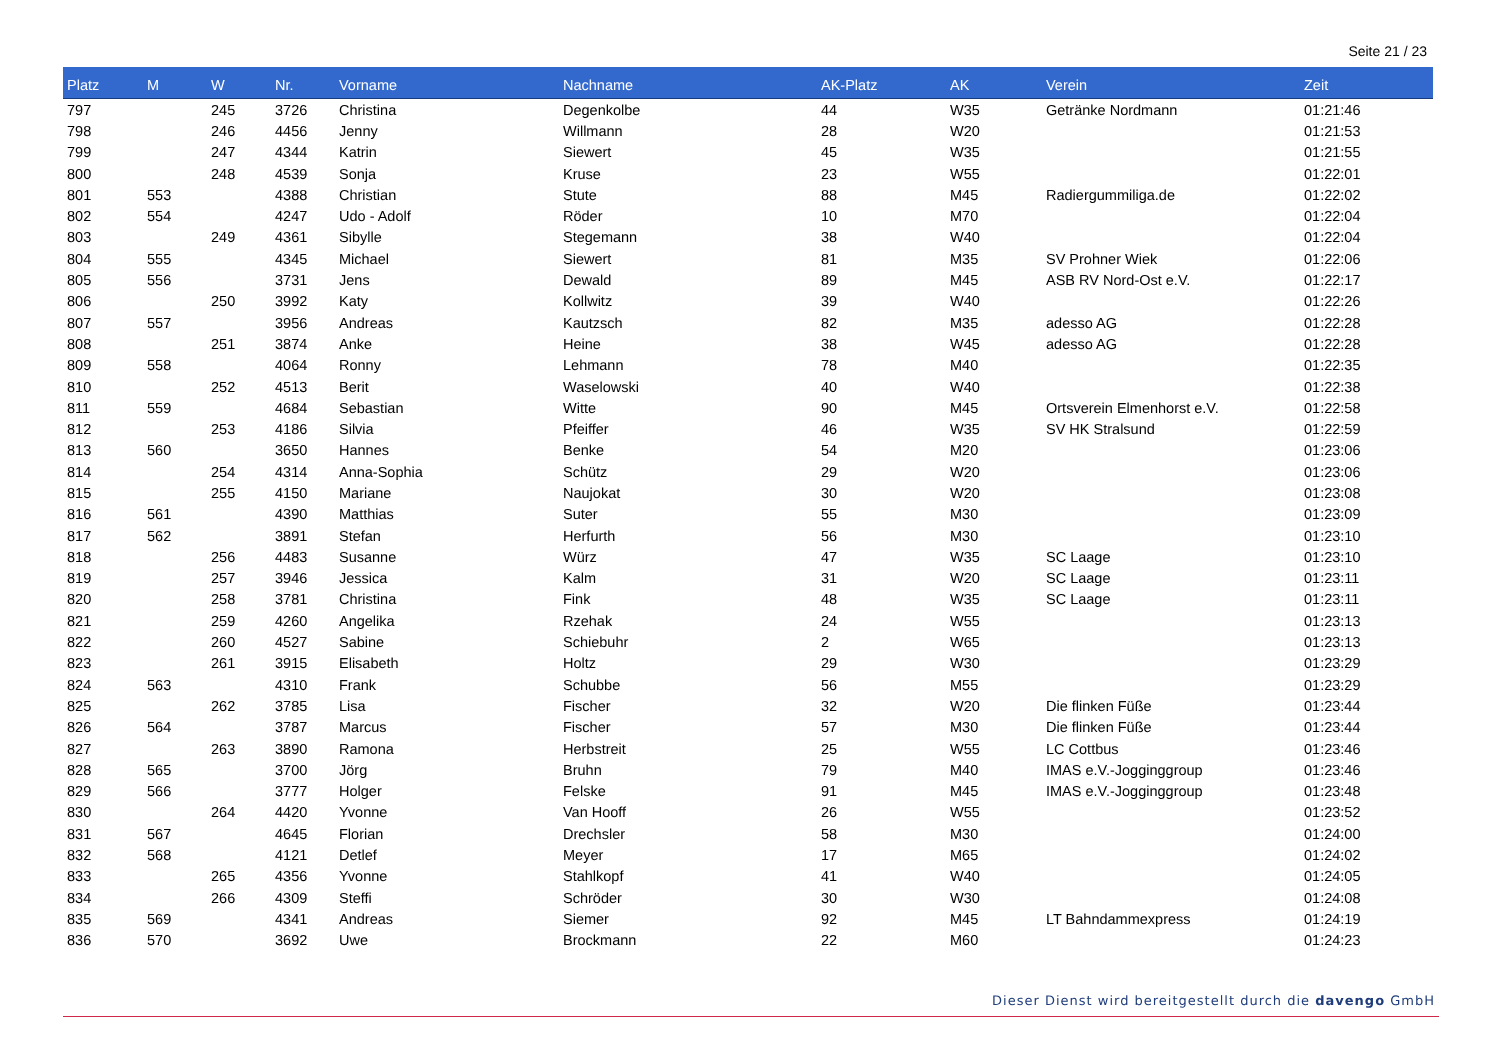Seite 21 / 23
| Platz | M | W | Nr. | Vorname | Nachname | AK-Platz | AK | Verein | Zeit |
| --- | --- | --- | --- | --- | --- | --- | --- | --- | --- |
| 797 | | 245 | 3726 | Christina | Degenkolbe | 44 | W35 | Getränke Nordmann | 01:21:46 |
| 798 | | 246 | 4456 | Jenny | Willmann | 28 | W20 | | 01:21:53 |
| 799 | | 247 | 4344 | Katrin | Siewert | 45 | W35 | | 01:21:55 |
| 800 | | 248 | 4539 | Sonja | Kruse | 23 | W55 | | 01:22:01 |
| 801 | 553 | | 4388 | Christian | Stute | 88 | M45 | Radiergummiliga.de | 01:22:02 |
| 802 | 554 | | 4247 | Udo - Adolf | Röder | 10 | M70 | | 01:22:04 |
| 803 | | 249 | 4361 | Sibylle | Stegemann | 38 | W40 | | 01:22:04 |
| 804 | 555 | | 4345 | Michael | Siewert | 81 | M35 | SV Prohner Wiek | 01:22:06 |
| 805 | 556 | | 3731 | Jens | Dewald | 89 | M45 | ASB RV Nord-Ost e.V. | 01:22:17 |
| 806 | | 250 | 3992 | Katy | Kollwitz | 39 | W40 | | 01:22:26 |
| 807 | 557 | | 3956 | Andreas | Kautzsch | 82 | M35 | adesso AG | 01:22:28 |
| 808 | | 251 | 3874 | Anke | Heine | 38 | W45 | adesso AG | 01:22:28 |
| 809 | 558 | | 4064 | Ronny | Lehmann | 78 | M40 | | 01:22:35 |
| 810 | | 252 | 4513 | Berit | Waselowski | 40 | W40 | | 01:22:38 |
| 811 | 559 | | 4684 | Sebastian | Witte | 90 | M45 | Ortsverein Elmenhorst e.V. | 01:22:58 |
| 812 | | 253 | 4186 | Silvia | Pfeiffer | 46 | W35 | SV HK Stralsund | 01:22:59 |
| 813 | 560 | | 3650 | Hannes | Benke | 54 | M20 | | 01:23:06 |
| 814 | | 254 | 4314 | Anna-Sophia | Schütz | 29 | W20 | | 01:23:06 |
| 815 | | 255 | 4150 | Mariane | Naujokat | 30 | W20 | | 01:23:08 |
| 816 | 561 | | 4390 | Matthias | Suter | 55 | M30 | | 01:23:09 |
| 817 | 562 | | 3891 | Stefan | Herfurth | 56 | M30 | | 01:23:10 |
| 818 | | 256 | 4483 | Susanne | Würz | 47 | W35 | SC Laage | 01:23:10 |
| 819 | | 257 | 3946 | Jessica | Kalm | 31 | W20 | SC Laage | 01:23:11 |
| 820 | | 258 | 3781 | Christina | Fink | 48 | W35 | SC Laage | 01:23:11 |
| 821 | | 259 | 4260 | Angelika | Rzehak | 24 | W55 | | 01:23:13 |
| 822 | | 260 | 4527 | Sabine | Schiebuhr | 2 | W65 | | 01:23:13 |
| 823 | | 261 | 3915 | Elisabeth | Holtz | 29 | W30 | | 01:23:29 |
| 824 | 563 | | 4310 | Frank | Schubbe | 56 | M55 | | 01:23:29 |
| 825 | | 262 | 3785 | Lisa | Fischer | 32 | W20 | Die flinken Füße | 01:23:44 |
| 826 | 564 | | 3787 | Marcus | Fischer | 57 | M30 | Die flinken Füße | 01:23:44 |
| 827 | | 263 | 3890 | Ramona | Herbstreit | 25 | W55 | LC Cottbus | 01:23:46 |
| 828 | 565 | | 3700 | Jörg | Bruhn | 79 | M40 | IMAS e.V.-Jogginggroup | 01:23:46 |
| 829 | 566 | | 3777 | Holger | Felske | 91 | M45 | IMAS e.V.-Jogginggroup | 01:23:48 |
| 830 | | 264 | 4420 | Yvonne | Van Hooff | 26 | W55 | | 01:23:52 |
| 831 | 567 | | 4645 | Florian | Drechsler | 58 | M30 | | 01:24:00 |
| 832 | 568 | | 4121 | Detlef | Meyer | 17 | M65 | | 01:24:02 |
| 833 | | 265 | 4356 | Yvonne | Stahlkopf | 41 | W40 | | 01:24:05 |
| 834 | | 266 | 4309 | Steffi | Schröder | 30 | W30 | | 01:24:08 |
| 835 | 569 | | 4341 | Andreas | Siemer | 92 | M45 | LT Bahndammexpress | 01:24:19 |
| 836 | 570 | | 3692 | Uwe | Brockmann | 22 | M60 | | 01:24:23 |
Dieser Dienst wird bereitgestellt durch die davengo GmbH